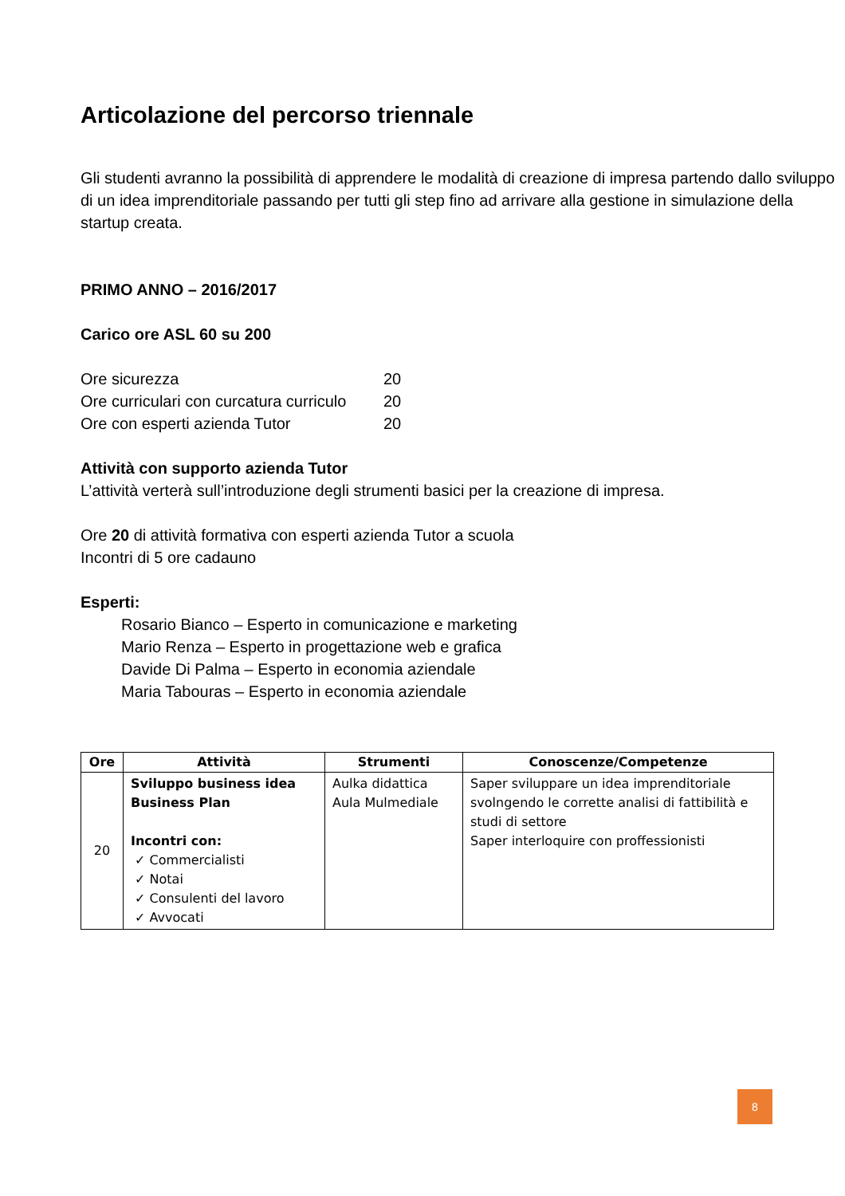Articolazione del percorso triennale
Gli studenti avranno la possibilità di apprendere le modalità di creazione di impresa partendo dallo sviluppo di un idea imprenditoriale passando per tutti gli step fino ad arrivare alla gestione in simulazione della startup creata.
PRIMO ANNO – 2016/2017
Carico ore ASL 60 su 200
Ore sicurezza 20
Ore curriculari con curcatura curriculo 20
Ore con esperti azienda Tutor 20
Attività con supporto azienda Tutor
L’attività verterà sull’introduzione degli strumenti basici per la creazione di impresa.
Ore 20 di attività formativa con esperti azienda Tutor a scuola
Incontri di 5 ore cadauno
Esperti:
Rosario Bianco – Esperto in comunicazione e marketing
Mario Renza – Esperto in progettazione web e grafica
Davide Di Palma – Esperto in economia aziendale
Maria Tabouras – Esperto in economia aziendale
| Ore | Attività | Strumenti | Conoscenze/Competenze |
| --- | --- | --- | --- |
| 20 | Sviluppo business idea Business Plan Incontri con: ✓ Commercialisti ✓ Notai ✓ Consulenti del lavoro ✓ Avvocati | Aulka didattica Aula Mulmediale | Saper sviluppare un idea imprenditoriale svolngendo le corrette analisi di fattibilità e studi di settore Saper interloquire con proffessionisti |
8